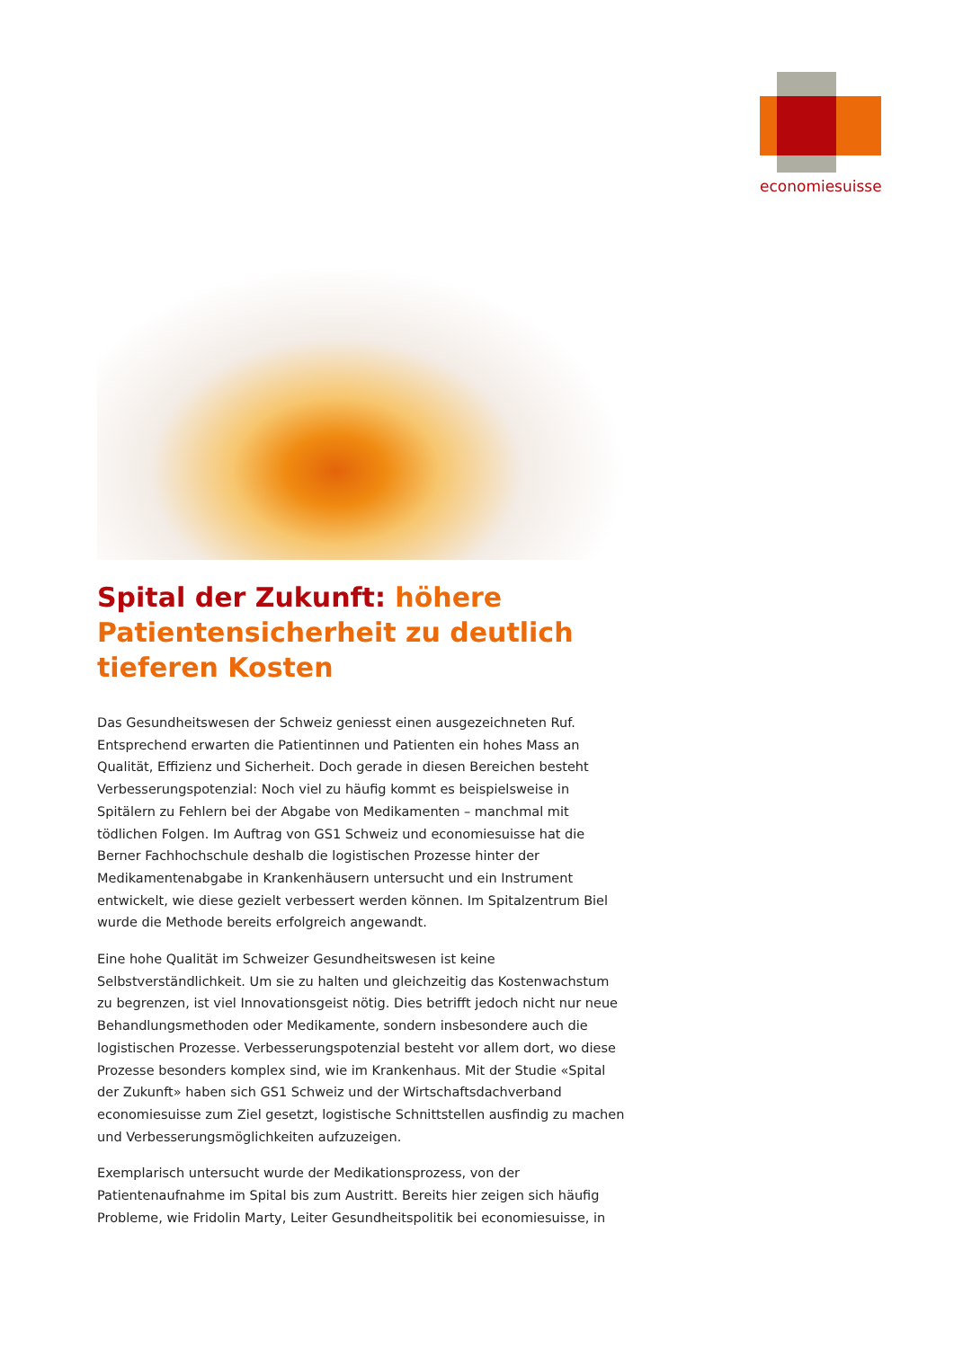economiesuisse
Spital der Zukunft: höhere Patientensicherheit zu deutlich tieferen Kosten
Das Gesundheitswesen der Schweiz geniesst einen ausgezeichneten Ruf. Entsprechend erwarten die Patientinnen und Patienten ein hohes Mass an Qualität, Effizienz und Sicherheit. Doch gerade in diesen Bereichen besteht Verbesserungspotenzial: Noch viel zu häufig kommt es beispielsweise in Spitälern zu Fehlern bei der Abgabe von Medikamenten – manchmal mit tödlichen Folgen. Im Auftrag von GS1 Schweiz und economiesuisse hat die Berner Fachhochschule deshalb die logistischen Prozesse hinter der Medikamentenabgabe in Krankenhäusern untersucht und ein Instrument entwickelt, wie diese gezielt verbessert werden können. Im Spitalzentrum Biel wurde die Methode bereits erfolgreich angewandt.
Eine hohe Qualität im Schweizer Gesundheitswesen ist keine Selbstverständlichkeit. Um sie zu halten und gleichzeitig das Kostenwachstum zu begrenzen, ist viel Innovationsgeist nötig. Dies betrifft jedoch nicht nur neue Behandlungsmethoden oder Medikamente, sondern insbesondere auch die logistischen Prozesse. Verbesserungspotenzial besteht vor allem dort, wo diese Prozesse besonders komplex sind, wie im Krankenhaus. Mit der Studie «Spital der Zukunft» haben sich GS1 Schweiz und der Wirtschaftsdachverband economiesuisse zum Ziel gesetzt, logistische Schnittstellen ausfindig zu machen und Verbesserungsmöglichkeiten aufzuzeigen.
Exemplarisch untersucht wurde der Medikationsprozess, von der Patientenaufnahme im Spital bis zum Austritt. Bereits hier zeigen sich häufig Probleme, wie Fridolin Marty, Leiter Gesundheitspolitik bei economiesuisse, in